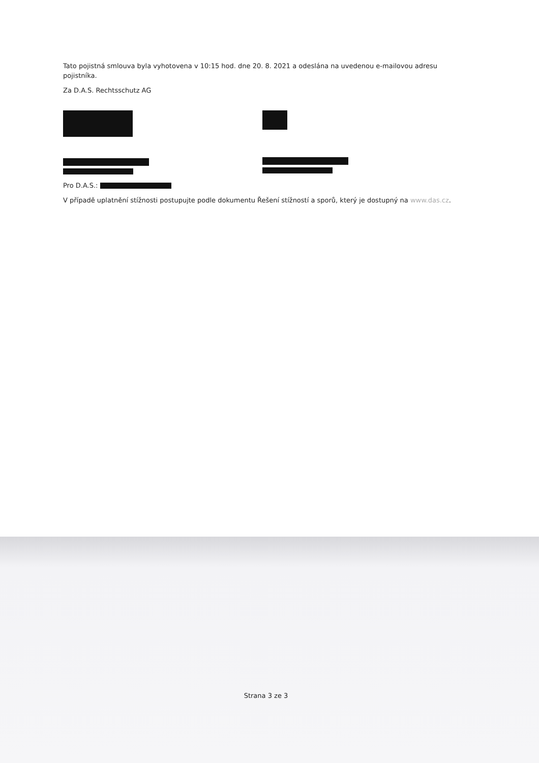Tato pojistná smlouva byla vyhotovena v 10:15 hod. dne 20. 8. 2021 a odeslána na uvedenou e-mailovou adresu pojistníka.
Za D.A.S. Rechtsschutz AG
Pro D.A.S.:
V případě uplatnění stížnosti postupujte podle dokumentu Řešení stížností a sporů, který je dostupný na www.das.cz.
Strana 3 ze 3